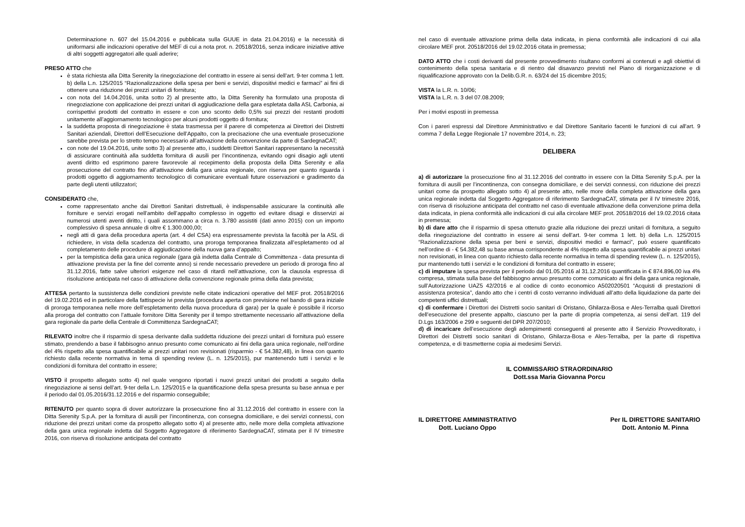Determinazione n. 607 del 15.04.2016 e pubblicata sulla GUUE in data 21.04.2016) e la necessità di uniformarsi alle indicazioni operative del MEF di cui a nota prot. n. 20518/2016, senza indicare iniziative attive di altri soggetti aggregatori alle quali aderire;
PRESO ATTO che
è stata richiesta alla Ditta Serenity la rinegoziazione del contratto in essere ai sensi dell’art. 9-ter comma 1 lett. b) della L.n. 125/2015 “Razionalizzazione della spesa per beni e servizi, dispositivi medici e farmaci” ai fini di ottenere una riduzione dei prezzi unitari di fornitura;
con nota del 14.04.2016, unita sotto 2) al presente atto, la Ditta Serenity ha formulato una proposta di rinegoziazione con applicazione dei prezzi unitari di aggiudicazione della gara espletata dalla ASL Carbonia, ai corrispettivi prodotti del contratto in essere e con uno sconto dello 0,5% sui prezzi dei restanti prodotti unitamente all’aggiornamento tecnologico per alcuni prodotti oggetto di fornitura;
la suddetta proposta di rinegoziazione è stata trasmessa per il parere di competenza ai Direttori dei Distretti Sanitari aziendali, Direttori dell’Esecuzione dell’Appalto, con la precisazione che una eventuale prosecuzione sarebbe prevista per lo stretto tempo necessario all’attivazione della convenzione da parte di SardegnaCAT;
con note del 19.04.2016, unite sotto 3) al presente atto, i suddetti Direttori Sanitari rappresentano la necessità di assicurare continuità alla suddetta fornitura di ausili per l’incontinenza, evitando ogni disagio agli utenti aventi diritto ed esprimono parere favorevole al recepimento della proposta della Ditta Serenity e alla prosecuzione del contratto fino all’attivazione della gara unica regionale, con riserva per quanto riguarda i prodotti oggetto di aggiornamento tecnologico di comunicare eventuali future osservazioni e gradimento da parte degli utenti utilizzatori;
CONSIDERATO che,
come rappresentato anche dai Direttori Sanitari distrettuali, è indispensabile assicurare la continuità alle forniture e servizi erogati nell’ambito dell’appalto complesso in oggetto ed evitare disagi e disservizi ai numerosi utenti aventi diritto, i quali assommano a circa n. 3.780 assistiti (dati anno 2015) con un importo complessivo di spesa annuale di oltre € 1.300.000,00;
negli atti di gara della procedura aperta (art. 4 del CSA) era espressamente prevista la facoltà per la ASL di richiedere, in vista della scadenza del contratto, una proroga temporanea finalizzata all’espletamento od al completamento delle procedure di aggiudicazione della nuova gara d’appalto;
per la tempistica della gara unica regionale (gara già indetta dalla Centrale di Committenza - data presunta di attivazione prevista per la fine del corrente anno) si rende necessario prevedere un periodo di proroga fino al 31.12.2016, fatte salve ulteriori esigenze nel caso di ritardi nell’attivazione, con la clausola espressa di risoluzione anticipata nel caso di attivazione della convenzione regionale prima della data prevista;
ATTESA pertanto la sussistenza delle condizioni previste nelle citate indicazioni operative del MEF prot. 20518/2016 del 19.02.2016 ed in particolare della fattispecie ivi prevista (procedura aperta con previsione nel bando di gara iniziale di proroga temporanea nelle more dell’espletamento della nuova procedura di gara) per la quale è possibile il ricorso alla proroga del contratto con l’attuale fornitore Ditta Serenity per il tempo strettamente necessario all’attivazione della gara regionale da parte della Centrale di Committenza SardegnaCAT;
RILEVATO inoltre che il risparmio di spesa derivante dalla suddetta riduzione dei prezzi unitari di fornitura può essere stimato, prendendo a base il fabbisogno annuo presunto come comunicato ai fini della gara unica regionale, nell’ordine del 4% rispetto alla spesa quantificabile ai prezzi unitari non revisionati (risparmio - € 54.382,48), in linea con quanto richiesto dalla recente normativa in tema di spending review (L. n. 125/2015), pur mantenendo tutti i servizi e le condizioni di fornitura del contratto in essere;
VISTO il prospetto allegato sotto 4) nel quale vengono riportati i nuovi prezzi unitari dei prodotti a seguito della rinegoziazione ai sensi dell’art. 9-ter della L.n. 125/2015 e la quantificazione della spesa presunta su base annua e per il periodo dal 01.05.2016/31.12.2016 e del risparmio conseguibile;
RITENUTO per quanto sopra di dover autorizzare la prosecuzione fino al 31.12.2016 del contratto in essere con la Ditta Serenity S.p.A. per la fornitura di ausili per l’incontinenza, con consegna domiciliare, e dei servizi connessi, con riduzione dei prezzi unitari come da prospetto allegato sotto 4) al presente atto, nelle more della completa attivazione della gara unica regionale indetta dal Soggetto Aggregatore di riferimento SardegnaCAT, stimata per il IV trimestre 2016, con riserva di risoluzione anticipata del contratto
nel caso di eventuale attivazione prima della data indicata, in piena conformità alle indicazioni di cui alla circolare MEF prot. 20518/2016 del 19.02.2016 citata in premessa;
DATO ATTO che i costi derivanti dal presente provvedimento risultano conformi ai contenuti e agli obiettivi di contenimento della spesa sanitaria e di rientro dal disavanzo previsti nel Piano di riorganizzazione e di riqualificazione approvato con la Delib.G.R. n. 63/24 del 15 dicembre 2015;
VISTA la L.R. n. 10/06;
VISTA la L.R. n. 3 del 07.08.2009;
Per i motivi esposti in premessa
Con i pareri espressi dal Direttore Amministrativo e dal Direttore Sanitario facenti le funzioni di cui all'art. 9 comma 7 della Legge Regionale 17 novembre 2014, n. 23;
DELIBERA
a) di autorizzare la prosecuzione fino al 31.12.2016 del contratto in essere con la Ditta Serenity S.p.A. per la fornitura di ausili per l’incontinenza, con consegna domiciliare, e dei servizi connessi, con riduzione dei prezzi unitari come da prospetto allegato sotto 4) al presente atto, nelle more della completa attivazione della gara unica regionale indetta dal Soggetto Aggregatore di riferimento SardegnaCAT, stimata per il IV trimestre 2016, con riserva di risoluzione anticipata del contratto nel caso di eventuale attivazione della convenzione prima della data indicata, in piena conformità alle indicazioni di cui alla circolare MEF prot. 20518/2016 del 19.02.2016 citata in premessa;
b) di dare atto che il risparmio di spesa ottenuto grazie alla riduzione dei prezzi unitari di fornitura, a seguito della rinegoziazione del contratto in essere ai sensi dell’art. 9-ter comma 1 lett. b) della L.n. 125/2015 “Razionalizzazione della spesa per beni e servizi, dispositivi medici e farmaci”, può essere quantificato nell’ordine di - € 54.382,48 su base annua corrispondente al 4% rispetto alla spesa quantificabile ai prezzi unitari non revisionati, in linea con quanto richiesto dalla recente normativa in tema di spending review (L. n. 125/2015), pur mantenendo tutti i servizi e le condizioni di fornitura del contratto in essere;
c) di imputare la spesa prevista per il periodo dal 01.05.2016 al 31.12.2016 quantificata in € 874.896,00 iva 4% compresa, stimata sulla base del fabbisogno annuo presunto come comunicato ai fini della gara unica regionale, sull’Autorizzazione UAZ5 42/2016 e al codice di conto economico A502020501 “Acquisti di prestazioni di assistenza protesica”, dando atto che i centri di costo verranno individuati all’atto della liquidazione da parte dei competenti uffici distrettuali;
c) di confermare i Direttori dei Distretti socio sanitari di Oristano, Ghilarza-Bosa e Ales-Terralba quali Direttori dell’esecuzione del presente appalto, ciascuno per la parte di propria competenza, ai sensi dell’art. 119 del D.Lgs 163/2006 e 299 e seguenti del DPR 207/2010;
d) di incaricare dell’esecuzione degli adempimenti conseguenti al presente atto il Servizio Provveditorato, i Direttori dei Distretti socio sanitari di Oristano, Ghilarza-Bosa e Ales-Terralba, per la parte di rispettiva competenza, e di trasmetterne copia ai medesimi Servizi.
IL COMMISSARIO STRAORDINARIO
Dott.ssa Maria Giovanna Porcu
IL DIRETTORE AMMINISTRATIVO
Dott. Luciano Oppo
Per IL DIRETTORE SANITARIO
Dott. Antonio M. Pinna